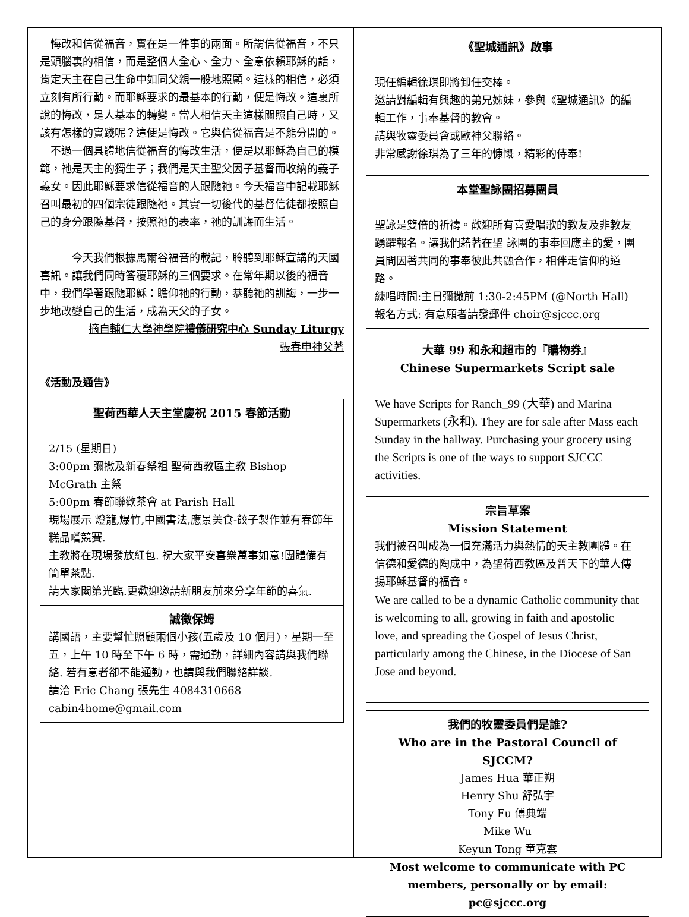悔改和信從福音，實在是一件事的兩面。所謂信從福音，不只是頭腦裏的相信，而是整個人全心、全力、全意依賴耶穌的話，肯定天主在自己生命中如同父親一般地照顧。這樣的相信，必須立刻有所行動。而耶穌要求的最基本的行動，便是悔改。這裏所說的悔改，是人基本的轉變。當人相信天主這樣關照自己時，又該有怎樣的實踐呢？這便是悔改。它與信從福音是不能分開的。
　不過一個具體地信從福音的悔改生活，便是以耶穌為自己的模範，祂是天主的獨生子；我們是天主聖父因子基督而收納的義子義女。因此耶穌要求信從福音的人跟隨祂。今天福音中記載耶穌召叫最初的四個宗徒跟隨祂。其實一切後代的基督信徒都按照自己的身分跟隨基督，按照祂的表率，祂的訓誨而生活。
　　　今天我們根據馬爾谷福音的載記，聆聽到耶穌宣講的天國喜訊。讓我們同時答覆耶穌的三個要求。在常年期以後的福音中，我們學著跟隨耶穌：瞻仰祂的行動，恭聽祂的訓誨，一步一步地改變自己的生活，成為天父的子女。
摘自輔仁大學神學院禮儀研究中心 Sunday Liturgy
張春申神父著
《活動及通告》
聖荷西華人天主堂慶祝 2015 春節活動
2/15 (星期日)
3:00pm 彌撒及新春祭祖 聖荷西教區主教 Bishop McGrath 主祭
5:00pm 春節聯歡茶會 at Parish Hall
現場展示 燈籠,爆竹,中國書法,應景美食-餃子製作並有春節年糕品嚐競賽.
主教將在現場發放紅包. 祝大家平安喜樂萬事如意!團體備有簡單茶點.
請大家闔第光臨.更歡迎邀請新朋友前來分享年節的喜氣.
誠徵保姆
講國語，主要幫忙照顧兩個小孩(五歲及 10 個月)，星期一至五，上午 10 時至下午 6 時，需通勤，詳細內容請與我們聯絡. 若有意者卻不能通勤，也請與我們聯絡詳談.
請洽 Eric Chang 張先生 4084310668 cabin4home@gmail.com
《聖城通訊》啟事
現任編輯徐琪即將卸任交棒。
邀請對編輯有興趣的弟兄姊妹，參與《聖城通訊》的編輯工作，事奉基督的教會。
請與牧靈委員會或歐神父聯絡。
非常感謝徐琪為了三年的慷慨，精彩的侍奉!
本堂聖詠團招募團員
聖詠是雙倍的祈禱。歡迎所有喜愛唱歌的教友及非教友踴躍報名。讓我們藉著在聖 詠團的事奉回應主的愛，團員間因著共同的事奉彼此共融合作，相伴走信仰的道路。
練唱時間:主日彌撒前 1:30-2:45PM (@North Hall)
報名方式: 有意願者請發郵件 choir@sjccc.org
大華 99 和永和超市的『購物券』
Chinese Supermarkets Script sale
We have Scripts for Ranch_99 (大華) and Marina Supermarkets (永和). They are for sale after Mass each Sunday in the hallway. Purchasing your grocery using the Scripts is one of the ways to support SJCCC activities.
宗旨草案
Mission Statement
我們被召叫成為一個充滿活力與熱情的天主教團體。在信德和愛德的陶成中，為聖荷西教區及普天下的華人傳揚耶穌基督的福音。
We are called to be a dynamic Catholic community that is welcoming to all, growing in faith and apostolic love, and spreading the Gospel of Jesus Christ, particularly among the Chinese, in the Diocese of San Jose and beyond.
我們的牧靈委員們是誰?
Who are in the Pastoral Council of SJCCM?
James Hua 華正朔
Henry Shu 舒弘宇
Tony Fu 傅典端
Mike Wu
Keyun Tong 童克雲
Most welcome to communicate with PC members, personally or by email: pc@sjccc.org